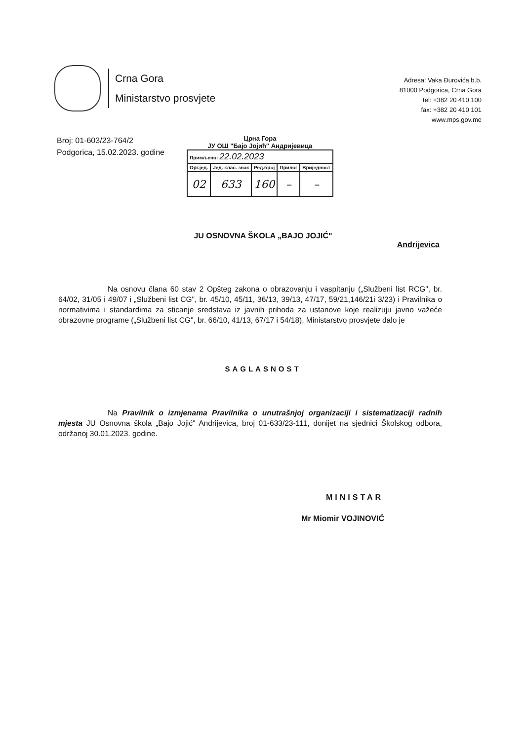Crna Gora
Ministarstvo prosvjete
Adresa: Vaka Đurovića b.b.
81000 Podgorica, Crna Gora
tel: +382 20 410 100
fax: +382 20 410 101
www.mps.gov.me
Broj: 01-603/23-764/2
Podgorica, 15.02.2023. godine
Црна Гора
ЈУ ОШ "Бајо Јојић" Андријевица
| Примљено: 22.02.2023 | | | | |
| Орг.јед. | Јед. клас. знак | Ред.број | Прилог | Вриједност |
| 02 | 633 | 160 | – | – |
JU OSNOVNA ŠKOLA „BAJO JOJIĆ"
Andrijevica
Na osnovu člana 60 stav 2 Opšteg zakona o obrazovanju i vaspitanju („Službeni list RCG", br. 64/02, 31/05 i 49/07 i „Službeni list CG", br. 45/10, 45/11, 36/13, 39/13, 47/17, 59/21,146/21i 3/23) i Pravilnika o normativima i standardima za sticanje sredstava iz javnih prihoda za ustanove koje realizuju javno važeće obrazovne programe („Službeni list CG", br. 66/10, 41/13, 67/17 i 54/18), Ministarstvo prosvjete dalo je
SAGLASNOST
Na Pravilnik o izmjenama Pravilnika o unutrašnjoj organizaciji i sistematizaciji radnih mjesta JU Osnovna škola „Bajo Jojić" Andrijevica, broj 01-633/23-111, donijet na sjednici Školskog odbora, održanoj 30.01.2023. godine.
MINISTAR
Mr Miomir VOJINOVIĆ